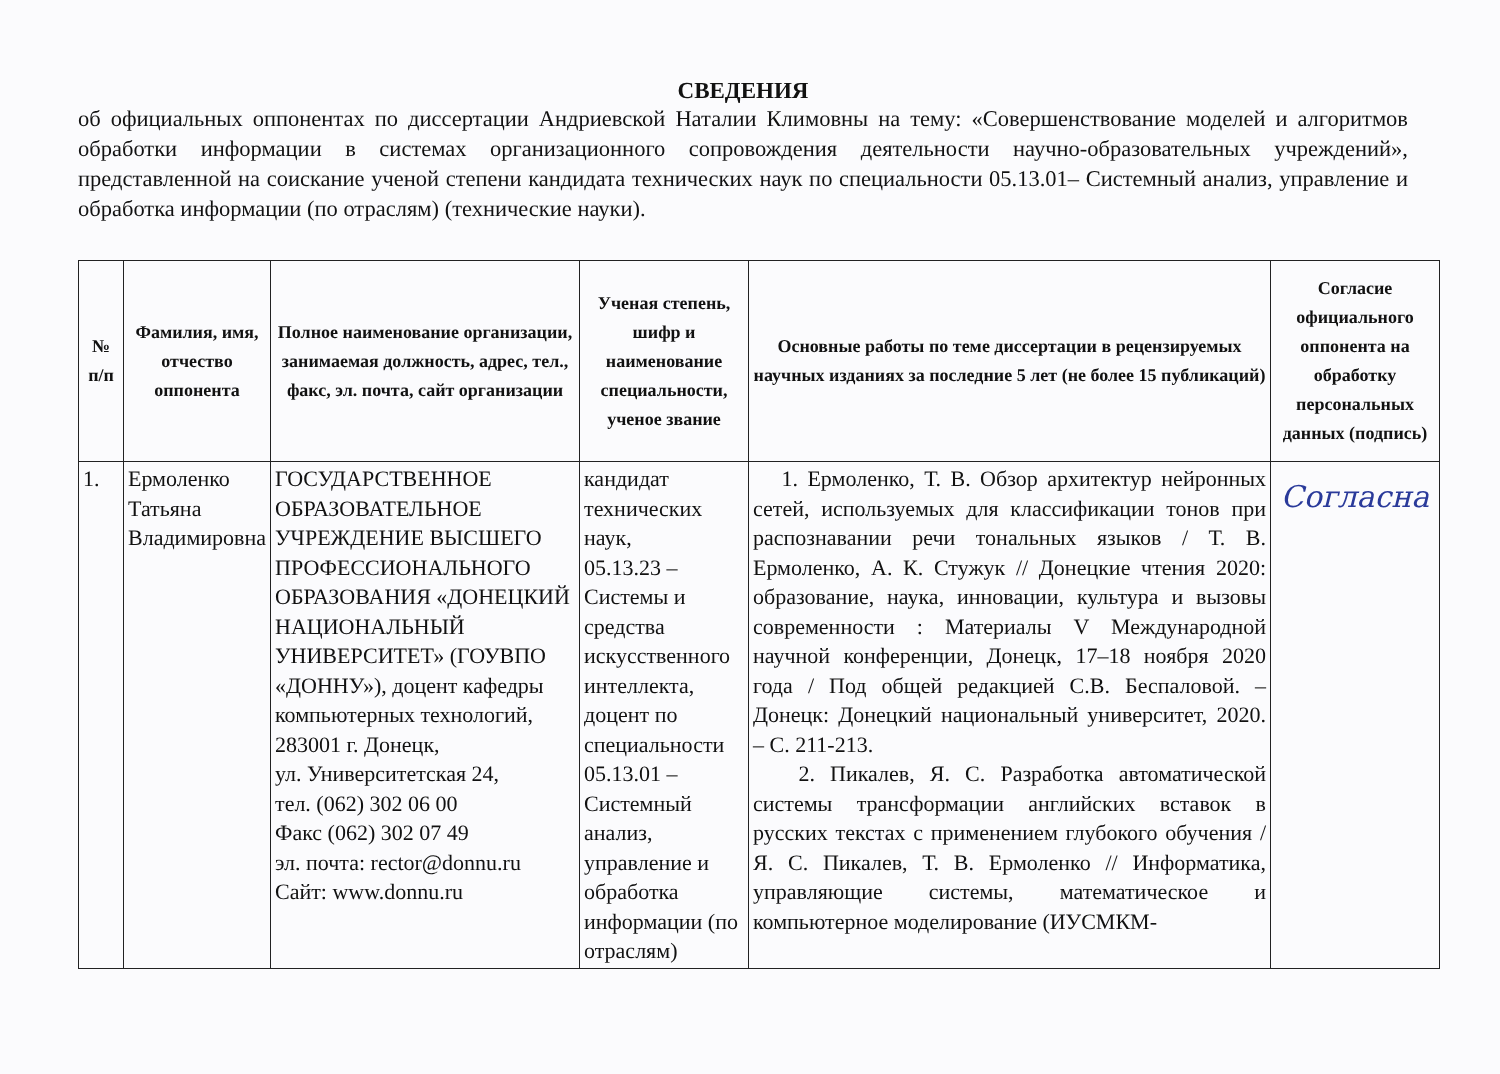СВЕДЕНИЯ
об официальных оппонентах по диссертации Андриевской Наталии Климовны на тему: «Совершенствование моделей и алгоритмов обработки информации в системах организационного сопровождения деятельности научно-образовательных учреждений», представленной на соискание ученой степени кандидата технических наук по специальности 05.13.01– Системный анализ, управление и обработка информации (по отраслям) (технические науки).
| № п/п | Фамилия, имя, отчество оппонента | Полное наименование организации, занимаемая должность, адрес, тел., факс, эл. почта, сайт организации | Ученая степень, шифр и наименование специальности, ученое звание | Основные работы по теме диссертации в рецензируемых научных изданиях за последние 5 лет (не более 15 публикаций) | Согласие официального оппонента на обработку персональных данных (подпись) |
| --- | --- | --- | --- | --- | --- |
| 1. | Ермоленко Татьяна Владимировна | ГОСУДАРСТВЕННОЕ ОБРАЗОВАТЕЛЬНОЕ УЧРЕЖДЕНИЕ ВЫСШЕГО ПРОФЕССИОНАЛЬНОГО ОБРАЗОВАНИЯ «ДОНЕЦКИЙ НАЦИОНАЛЬНЫЙ УНИВЕРСИТЕТ» (ГОУВПО «ДОННУ»), доцент кафедры компьютерных технологий, 283001 г. Донецк, ул. Университетская 24, тел. (062) 302 06 00 Факс (062) 302 07 49 эл. почта: rector@donnu.ru Сайт: www.donnu.ru | кандидат технических наук, 05.13.23 – Системы и средства искусственного интеллекта, доцент по специальности 05.13.01 – Системный анализ, управление и обработка информации (по отраслям) | 1. Ермоленко, Т. В. Обзор архитектур нейронных сетей, используемых для классификации тонов при распознавании речи тональных языков / Т. В. Ермоленко, А. К. Стужук // Донецкие чтения 2020: образование, наука, инновации, культура и вызовы современности : Материалы V Международной научной конференции, Донецк, 17–18 ноября 2020 года / Под общей редакцией С.В. Беспаловой. – Донецк: Донецкий национальный университет, 2020. – С. 211-213. 2. Пикалев, Я. С. Разработка автоматической системы трансформации английских вставок в русских текстах с применением глубокого обучения / Я. С. Пикалев, Т. В. Ермоленко // Информатика, управляющие системы, математическое и компьютерное моделирование (ИУСМКМ- | Согласна |